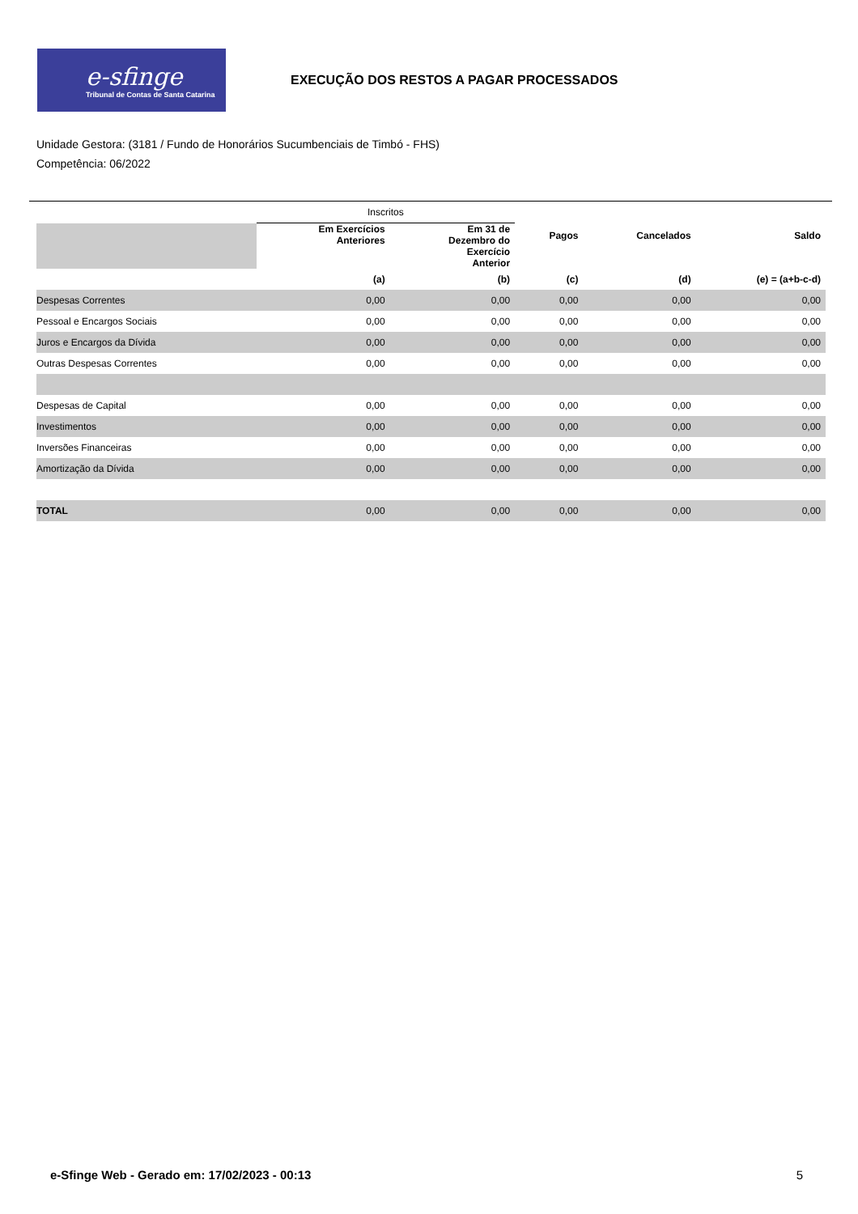e-sfinge
Tribunal de Contas de Santa Catarina
EXECUÇÃO DOS RESTOS A PAGAR PROCESSADOS
Unidade Gestora: (3181 / Fundo de Honorários Sucumbenciais de Timbó - FHS)
Competência: 06/2022
| | Inscritos | | | | |
| | Em Exercícios Anteriores | Em 31 de Dezembro do Exercício Anterior | Pagos | Cancelados | Saldo |
| | (a) | (b) | (c) | (d) | (e) = (a+b-c-d) |
| Despesas Correntes | 0,00 | 0,00 | 0,00 | 0,00 | 0,00 |
| Pessoal e Encargos Sociais | 0,00 | 0,00 | 0,00 | 0,00 | 0,00 |
| Juros e Encargos da Dívida | 0,00 | 0,00 | 0,00 | 0,00 | 0,00 |
| Outras Despesas Correntes | 0,00 | 0,00 | 0,00 | 0,00 | 0,00 |
| Despesas de Capital | 0,00 | 0,00 | 0,00 | 0,00 | 0,00 |
| Investimentos | 0,00 | 0,00 | 0,00 | 0,00 | 0,00 |
| Inversões Financeiras | 0,00 | 0,00 | 0,00 | 0,00 | 0,00 |
| Amortização da Dívida | 0,00 | 0,00 | 0,00 | 0,00 | 0,00 |
| TOTAL | 0,00 | 0,00 | 0,00 | 0,00 | 0,00 |
e-Sfinge Web - Gerado em: 17/02/2023 - 00:13 5